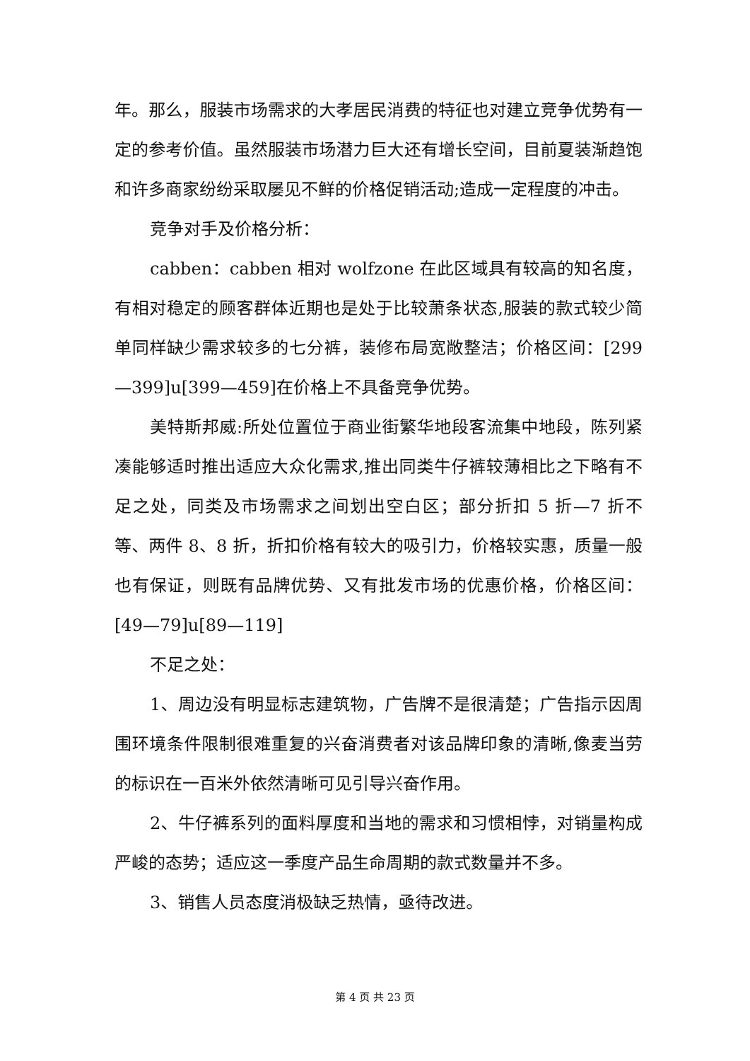年。那么，服装市场需求的大孝居民消费的特征也对建立竞争优势有一定的参考价值。虽然服装市场潜力巨大还有增长空间，目前夏装渐趋饱和许多商家纷纷采取屡见不鲜的价格促销活动;造成一定程度的冲击。
竞争对手及价格分析：
cabben：cabben 相对 wolfzone 在此区域具有较高的知名度，有相对稳定的顾客群体近期也是处于比较萧条状态,服装的款式较少简单同样缺少需求较多的七分裤，装修布局宽敞整洁；价格区间：[299—399]u[399—459]在价格上不具备竞争优势。
美特斯邦威:所处位置位于商业街繁华地段客流集中地段，陈列紧凑能够适时推出适应大众化需求,推出同类牛仔裤较薄相比之下略有不足之处，同类及市场需求之间划出空白区；部分折扣 5 折—7 折不等、两件 8、8 折，折扣价格有较大的吸引力，价格较实惠，质量一般也有保证，则既有品牌优势、又有批发市场的优惠价格，价格区间：[49—79]u[89—119]
不足之处：
1、周边没有明显标志建筑物，广告牌不是很清楚；广告指示因周围环境条件限制很难重复的兴奋消费者对该品牌印象的清晰,像麦当劳的标识在一百米外依然清晰可见引导兴奋作用。
2、牛仔裤系列的面料厚度和当地的需求和习惯相悖，对销量构成严峻的态势；适应这一季度产品生命周期的款式数量并不多。
3、销售人员态度消极缺乏热情，亟待改进。
第 4 页 共 23 页